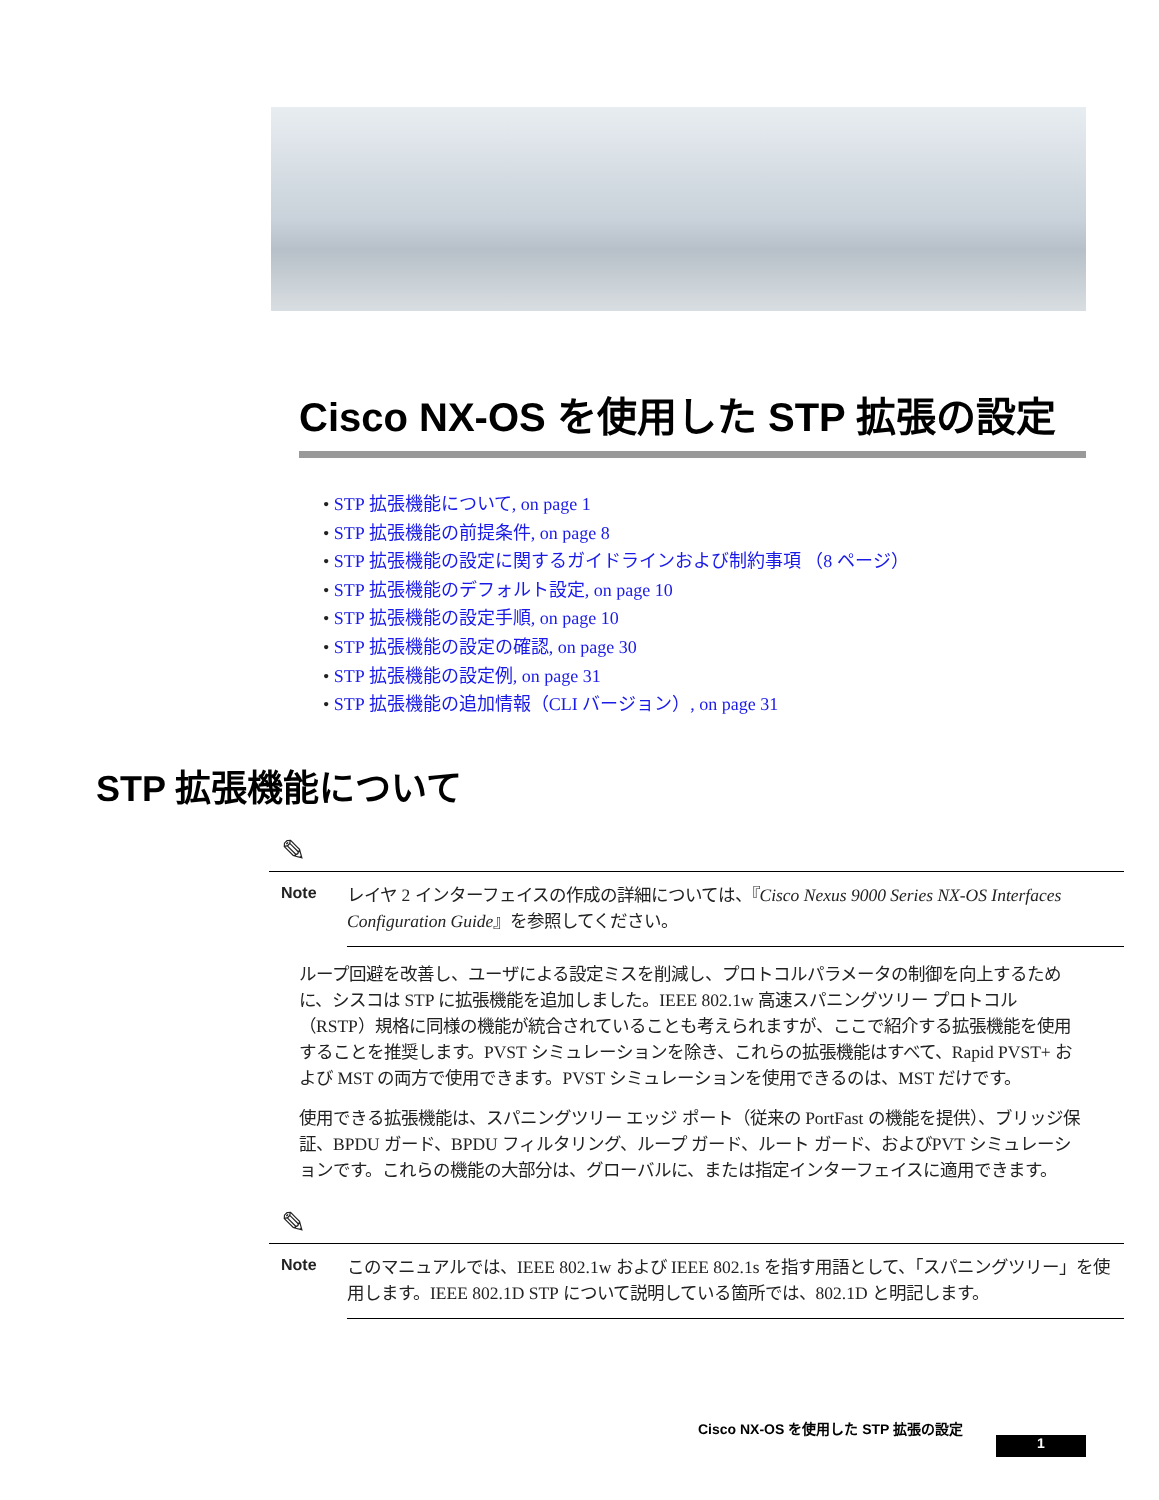Cisco NX-OS を使用した STP 拡張の設定
• STP 拡張機能について, on page 1
• STP 拡張機能の前提条件, on page 8
• STP 拡張機能の設定に関するガイドラインおよび制約事項 （8 ページ）
• STP 拡張機能のデフォルト設定, on page 10
• STP 拡張機能の設定手順, on page 10
• STP 拡張機能の設定の確認, on page 30
• STP 拡張機能の設定例, on page 31
• STP 拡張機能の追加情報（CLI バージョン）, on page 31
STP 拡張機能について
✎
Note
レイヤ 2 インターフェイスの作成の詳細については、『Cisco Nexus 9000 Series NX-OS Interfaces Configuration Guide』を参照してください。
ループ回避を改善し、ユーザによる設定ミスを削減し、プロトコルパラメータの制御を向上するために、シスコは STP に拡張機能を追加しました。IEEE 802.1w 高速スパニングツリー プロトコル（RSTP）規格に同様の機能が統合されていることも考えられますが、ここで紹介する拡張機能を使用することを推奨します。PVST シミュレーションを除き、これらの拡張機能はすべて、Rapid PVST+ および MST の両方で使用できます。PVST シミュレーションを使用できるのは、MST だけです。
使用できる拡張機能は、スパニングツリー エッジ ポート（従来の PortFast の機能を提供）、ブリッジ保証、BPDU ガード、BPDU フィルタリング、ループ ガード、ルート ガード、およびPVT シミュレーションです。これらの機能の大部分は、グローバルに、または指定インターフェイスに適用できます。
✎
Note
このマニュアルでは、IEEE 802.1w および IEEE 802.1s を指す用語として、「スパニングツリー」を使用します。IEEE 802.1D STP について説明している箇所では、802.1D と明記します。
Cisco NX-OS を使用した STP 拡張の設定
1